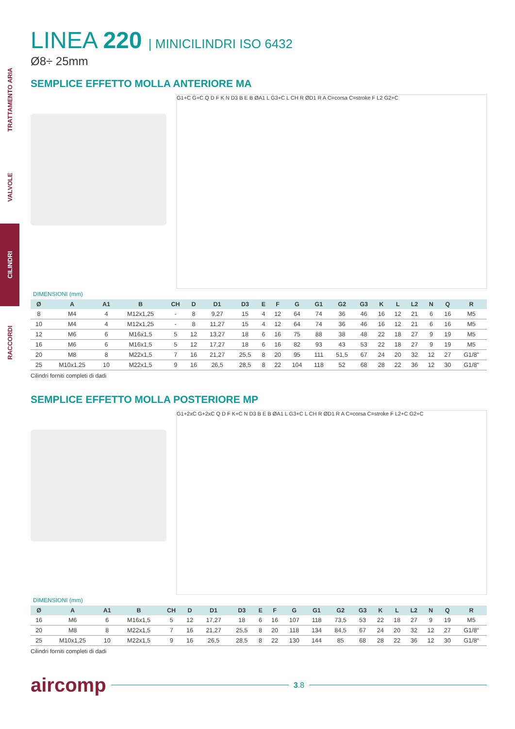TRATTAMENTO ARIA
VALVOLE
CILINDRI
RACCORDI
LINEA 220 | MINICILINDRI ISO 6432
Ø8÷ 25mm
SEMPLICE EFFETTO MOLLA ANTERIORE MA
G1+C G+C Q D F K N D3 B E B ØA1 L G3+C L CH R ØD1 R A C=corsa C=stroke F L2 G2+C
DIMENSIONI (mm)
| Ø | A | A1 | B | CH | D | D1 | D3 | E | F | G | G1 | G2 | G3 | K | L | L2 | N | Q | R |
| --- | --- | --- | --- | --- | --- | --- | --- | --- | --- | --- | --- | --- | --- | --- | --- | --- | --- | --- | --- |
| 8 | M4 | 4 | M12x1,25 | - | 8 | 9,27 | 15 | 4 | 12 | 64 | 74 | 36 | 46 | 16 | 12 | 21 | 6 | 16 | M5 |
| 10 | M4 | 4 | M12x1,25 | - | 8 | 11,27 | 15 | 4 | 12 | 64 | 74 | 36 | 46 | 16 | 12 | 21 | 6 | 16 | M5 |
| 12 | M6 | 6 | M16x1,5 | 5 | 12 | 13,27 | 18 | 6 | 16 | 75 | 88 | 38 | 48 | 22 | 18 | 27 | 9 | 19 | M5 |
| 16 | M6 | 6 | M16x1,5 | 5 | 12 | 17,27 | 18 | 6 | 16 | 82 | 93 | 43 | 53 | 22 | 18 | 27 | 9 | 19 | M5 |
| 20 | M8 | 8 | M22x1,5 | 7 | 16 | 21,27 | 25,5 | 8 | 20 | 95 | 111 | 51,5 | 67 | 24 | 20 | 32 | 12 | 27 | G1/8" |
| 25 | M10x1,25 | 10 | M22x1,5 | 9 | 16 | 26,5 | 28,5 | 8 | 22 | 104 | 118 | 52 | 68 | 28 | 22 | 36 | 12 | 30 | G1/8" |
Cilindri forniti completi di dadi
SEMPLICE EFFETTO MOLLA POSTERIORE MP
G1+2xC G+2xC Q D F K+C N D3 B E B ØA1 L G3+C L CH R ØD1 R A C=corsa C=stroke F L2+C G2+C
DIMENSIONI (mm)
| Ø | A | A1 | B | CH | D | D1 | D3 | E | F | G | G1 | G2 | G3 | K | L | L2 | N | Q | R |
| --- | --- | --- | --- | --- | --- | --- | --- | --- | --- | --- | --- | --- | --- | --- | --- | --- | --- | --- | --- |
| 16 | M6 | 6 | M16x1,5 | 5 | 12 | 17,27 | 18 | 6 | 16 | 107 | 118 | 73,5 | 53 | 22 | 18 | 27 | 9 | 19 | M5 |
| 20 | M8 | 8 | M22x1,5 | 7 | 16 | 21,27 | 25,5 | 8 | 20 | 118 | 134 | 84,5 | 67 | 24 | 20 | 32 | 12 | 27 | G1/8“ |
| 25 | M10x1,25 | 10 | M22x1,5 | 9 | 16 | 26,5 | 28,5 | 8 | 22 | 130 | 144 | 85 | 68 | 28 | 22 | 36 | 12 | 30 | G1/8“ |
Cilindri forniti completi di dadi
aircomp 3.8